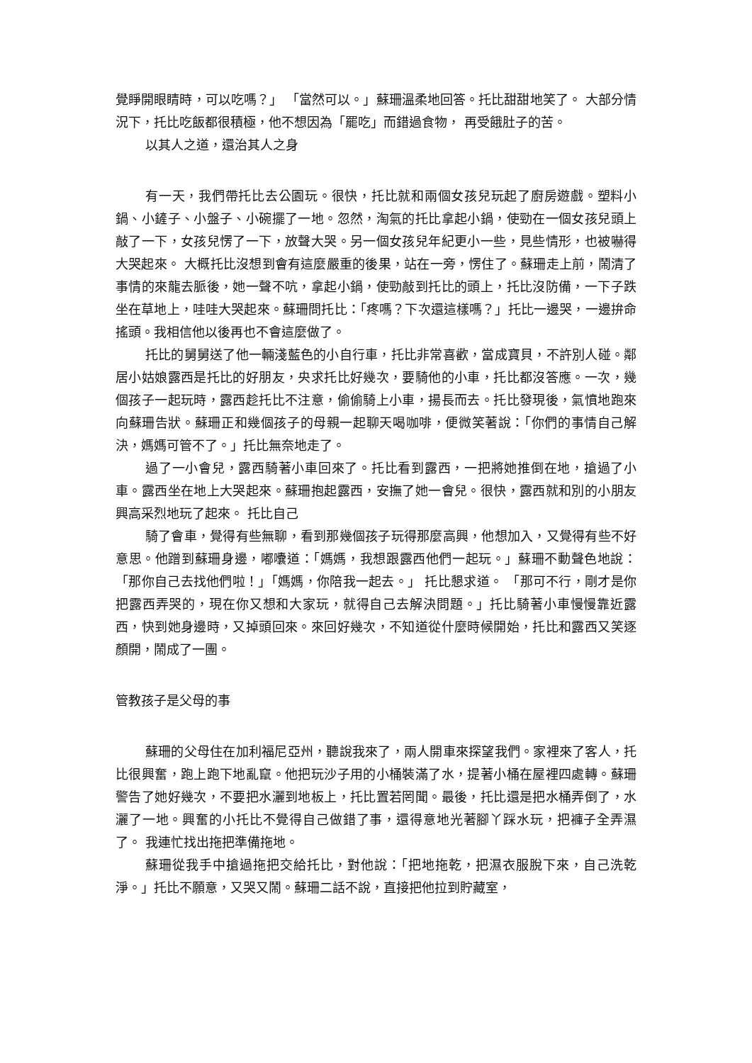覺睜開眼睛時，可以吃嗎？」 「當然可以。」蘇珊溫柔地回答。托比甜甜地笑了。 大部分情況下，托比吃飯都很積極，他不想因為「罷吃」而錯過食物， 再受餓肚子的苦。
以其人之道，還治其人之身
有一天，我們帶托比去公園玩。很快，托比就和兩個女孩兒玩起了廚房遊戲。塑料小鍋、小鏟子、小盤子、小碗擺了一地。忽然，淘氣的托比拿起小鍋，使勁在一個女孩兒頭上敲了一下，女孩兒愣了一下，放聲大哭。另一個女孩兒年紀更小一些，見些情形，也被嚇得大哭起來。 大概托比沒想到會有這麼嚴重的後果，站在一旁，愣住了。蘇珊走上前，鬧清了事情的來龍去脈後，她一聲不吭，拿起小鍋，使勁敲到托比的頭上，托比沒防備，一下子跌坐在草地上，哇哇大哭起來。蘇珊問托比：「疼嗎？下次還這樣嗎？」托比一邊哭，一邊拚命搖頭。我相信他以後再也不會這麼做了。
托比的舅舅送了他一輛淺藍色的小自行車，托比非常喜歡，當成寶貝，不許別人碰。鄰居小姑娘露西是托比的好朋友，央求托比好幾次，要騎他的小車，托比都沒答應。一次，幾個孩子一起玩時，露西趁托比不注意，偷偷騎上小車，揚長而去。托比發現後，氣憤地跑來向蘇珊告狀。蘇珊正和幾個孩子的母親一起聊天喝咖啡，便微笑著說：「你們的事情自己解決，媽媽可管不了。」托比無奈地走了。
過了一小會兒，露西騎著小車回來了。托比看到露西，一把將她推倒在地，搶過了小車。露西坐在地上大哭起來。蘇珊抱起露西，安撫了她一會兒。很快，露西就和別的小朋友興高采烈地玩了起來。 托比自己
騎了會車，覺得有些無聊，看到那幾個孩子玩得那麼高興，他想加入，又覺得有些不好意思。他蹭到蘇珊身邊，嘟囔道：「媽媽，我想跟露西他們一起玩。」蘇珊不動聲色地說：「那你自己去找他們啦！」「媽媽，你陪我一起去。」 托比懇求道。 「那可不行，剛才是你把露西弄哭的，現在你又想和大家玩，就得自己去解決問題。」托比騎著小車慢慢靠近露西，快到她身邊時，又掉頭回來。來回好幾次，不知道從什麼時候開始，托比和露西又笑逐顏開，鬧成了一團。
管教孩子是父母的事
蘇珊的父母住在加利福尼亞州，聽說我來了，兩人開車來探望我們。家裡來了客人，托比很興奮，跑上跑下地亂竄。他把玩沙子用的小桶裝滿了水，提著小桶在屋裡四處轉。蘇珊警告了她好幾次，不要把水灑到地板上，托比置若罔聞。最後，托比還是把水桶弄倒了，水灑了一地。興奮的小托比不覺得自己做錯了事，還得意地光著腳丫踩水玩，把褲子全弄濕了。 我連忙找出拖把準備拖地。
蘇珊從我手中搶過拖把交給托比，對他說：「把地拖乾，把濕衣服脫下來，自己洗乾淨。」托比不願意，又哭又鬧。蘇珊二話不說，直接把他拉到貯藏室，